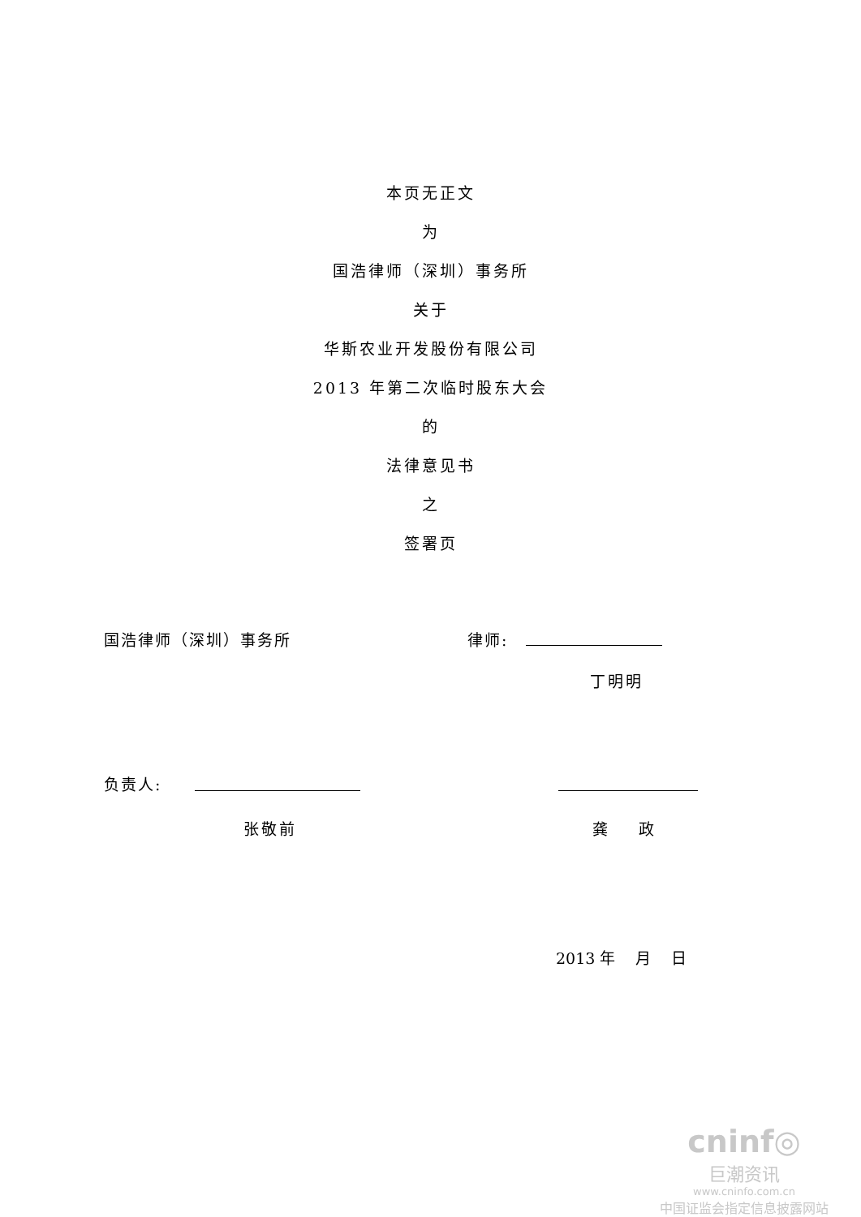本页无正文
为
国浩律师（深圳）事务所
关于
华斯农业开发股份有限公司
2013 年第二次临时股东大会
的
法律意见书
之
签署页
国浩律师（深圳）事务所 律师:
丁明明
负责人:
张敬前 龚　　政
2013 年　 月　 日
cninf◎
巨潮资讯
www.cninfo.com.cn
中国证监会指定信息披露网站